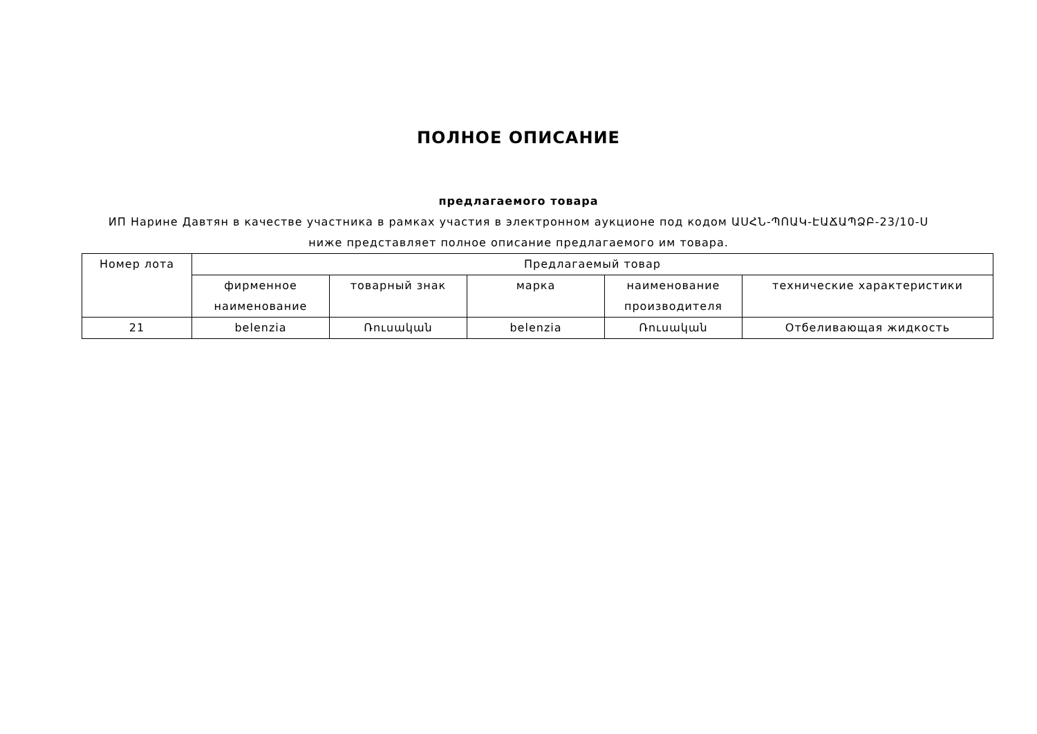ПОЛНОЕ ОПИСАНИЕ
предлагаемого товара
ИП Нарине Давтян в качестве участника в рамках участия в электронном аукционе под кодом ԱՍՀՆ-ՊՈԱԿ-ԷԱՃԱՊՁԲ-23/10-Ս
ниже представляет полное описание предлагаемого им товара.
| Номер лота | Предлагаемый товар | | | | |
| --- | --- | --- | --- | --- | --- |
| | фирменное наименование | товарный знак | марка | наименование производителя | технические характеристики |
| 21 | belenzia | Ռուսական | belenzia | Ռուսական | Отбеливающая жидкость |